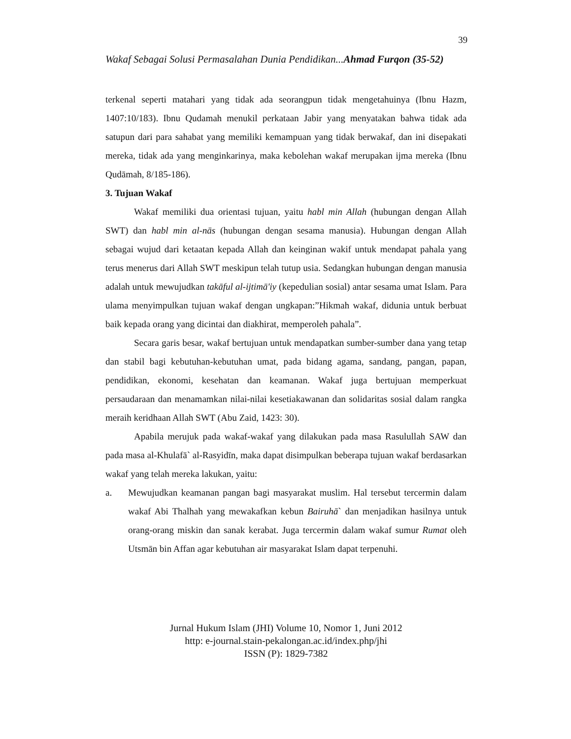39
Wakaf Sebagai Solusi Permasalahan Dunia Pendidikan...Ahmad Furqon (35-52)
terkenal seperti matahari yang tidak ada seorangpun tidak mengetahuinya (Ibnu Hazm, 1407:10/183). Ibnu Qudamah menukil perkataan Jabir yang menyatakan bahwa tidak ada satupun dari para sahabat yang memiliki kemampuan yang tidak berwakaf, dan ini disepakati mereka, tidak ada yang menginkarinya, maka kebolehan wakaf merupakan ijma mereka (Ibnu Qudāmah, 8/185-186).
3. Tujuan Wakaf
Wakaf memiliki dua orientasi tujuan, yaitu habl min Allah (hubungan dengan Allah SWT) dan habl min al-nās (hubungan dengan sesama manusia). Hubungan dengan Allah sebagai wujud dari ketaatan kepada Allah dan keinginan wakif untuk mendapat pahala yang terus menerus dari Allah SWT meskipun telah tutup usia. Sedangkan hubungan dengan manusia adalah untuk mewujudkan takāful al-ijtimā'iy (kepedulian sosial) antar sesama umat Islam. Para ulama menyimpulkan tujuan wakaf dengan ungkapan:”Hikmah wakaf, didunia untuk berbuat baik kepada orang yang dicintai dan diakhirat, memperoleh pahala”.
Secara garis besar, wakaf bertujuan untuk mendapatkan sumber-sumber dana yang tetap dan stabil bagi kebutuhan-kebutuhan umat, pada bidang agama, sandang, pangan, papan, pendidikan, ekonomi, kesehatan dan keamanan. Wakaf juga bertujuan memperkuat persaudaraan dan menamamkan nilai-nilai kesetiakawanan dan solidaritas sosial dalam rangka meraih keridhaan Allah SWT (Abu Zaid, 1423: 30).
Apabila merujuk pada wakaf-wakaf yang dilakukan pada masa Rasulullah SAW dan pada masa al-Khulafā` al-Rasyidīn, maka dapat disimpulkan beberapa tujuan wakaf berdasarkan wakaf yang telah mereka lakukan, yaitu:
a. Mewujudkan keamanan pangan bagi masyarakat muslim. Hal tersebut tercermin dalam wakaf Abi Thalhah yang mewakafkan kebun Bairuhā` dan menjadikan hasilnya untuk orang-orang miskin dan sanak kerabat. Juga tercermin dalam wakaf sumur Rumat oleh Utsmān bin Affan agar kebutuhan air masyarakat Islam dapat terpenuhi.
Jurnal Hukum Islam (JHI) Volume 10, Nomor 1, Juni 2012
http: e-journal.stain-pekalongan.ac.id/index.php/jhi
ISSN (P): 1829-7382